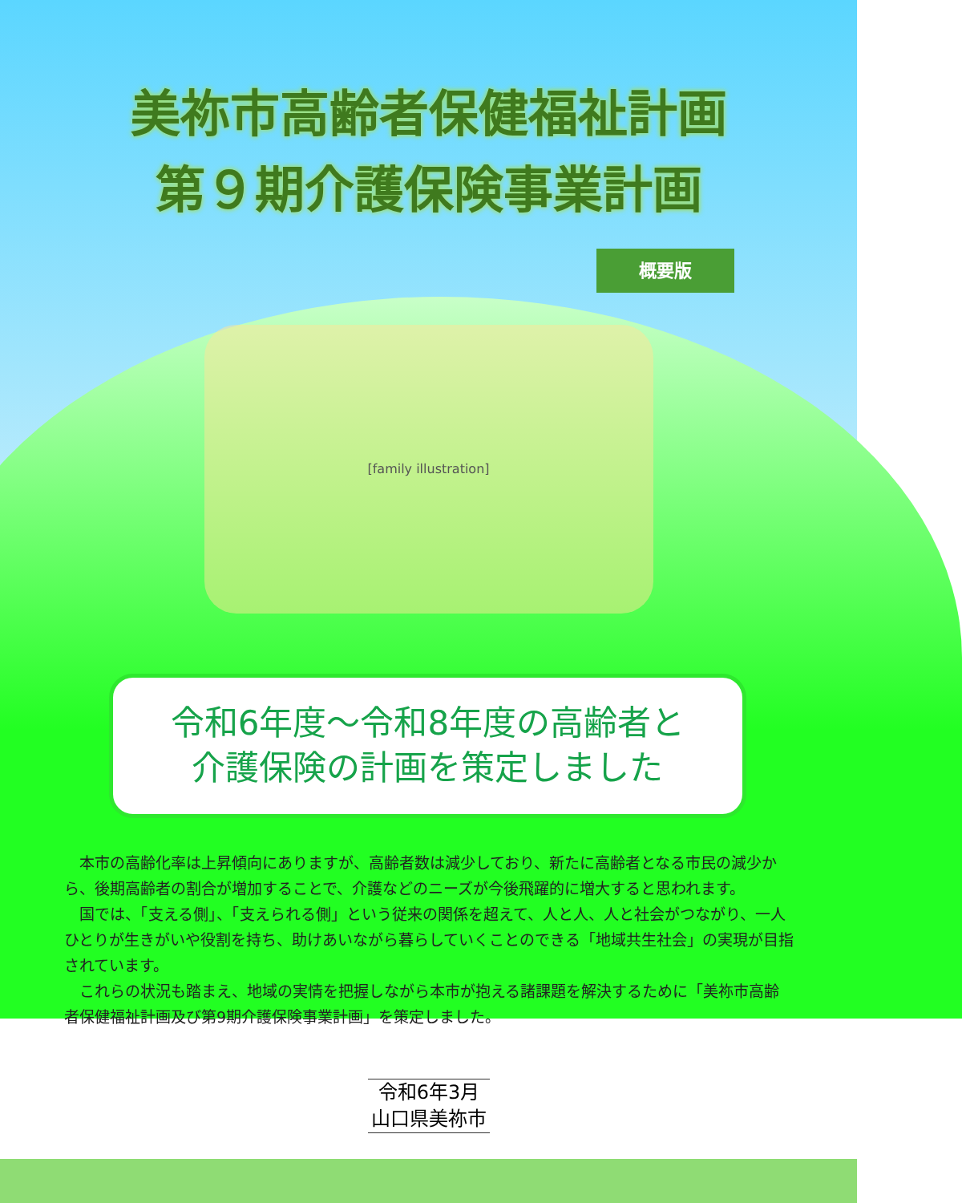美祢市高齢者保健福祉計画
第９期介護保険事業計画
概要版
[family illustration]
令和6年度～令和8年度の高齢者と
介護保険の計画を策定しました
本市の高齢化率は上昇傾向にありますが、高齢者数は減少しており、新たに高齢者となる市民の減少から、後期高齢者の割合が増加することで、介護などのニーズが今後飛躍的に増大すると思われます。
国では、「支える側」、「支えられる側」という従来の関係を超えて、人と人、人と社会がつながり、一人ひとりが生きがいや役割を持ち、助けあいながら暮らしていくことのできる「地域共生社会」の実現が目指されています。
これらの状況も踏まえ、地域の実情を把握しながら本市が抱える諸課題を解決するために「美祢市高齢者保健福祉計画及び第9期介護保険事業計画」を策定しました。
令和6年3月
山口県美祢市